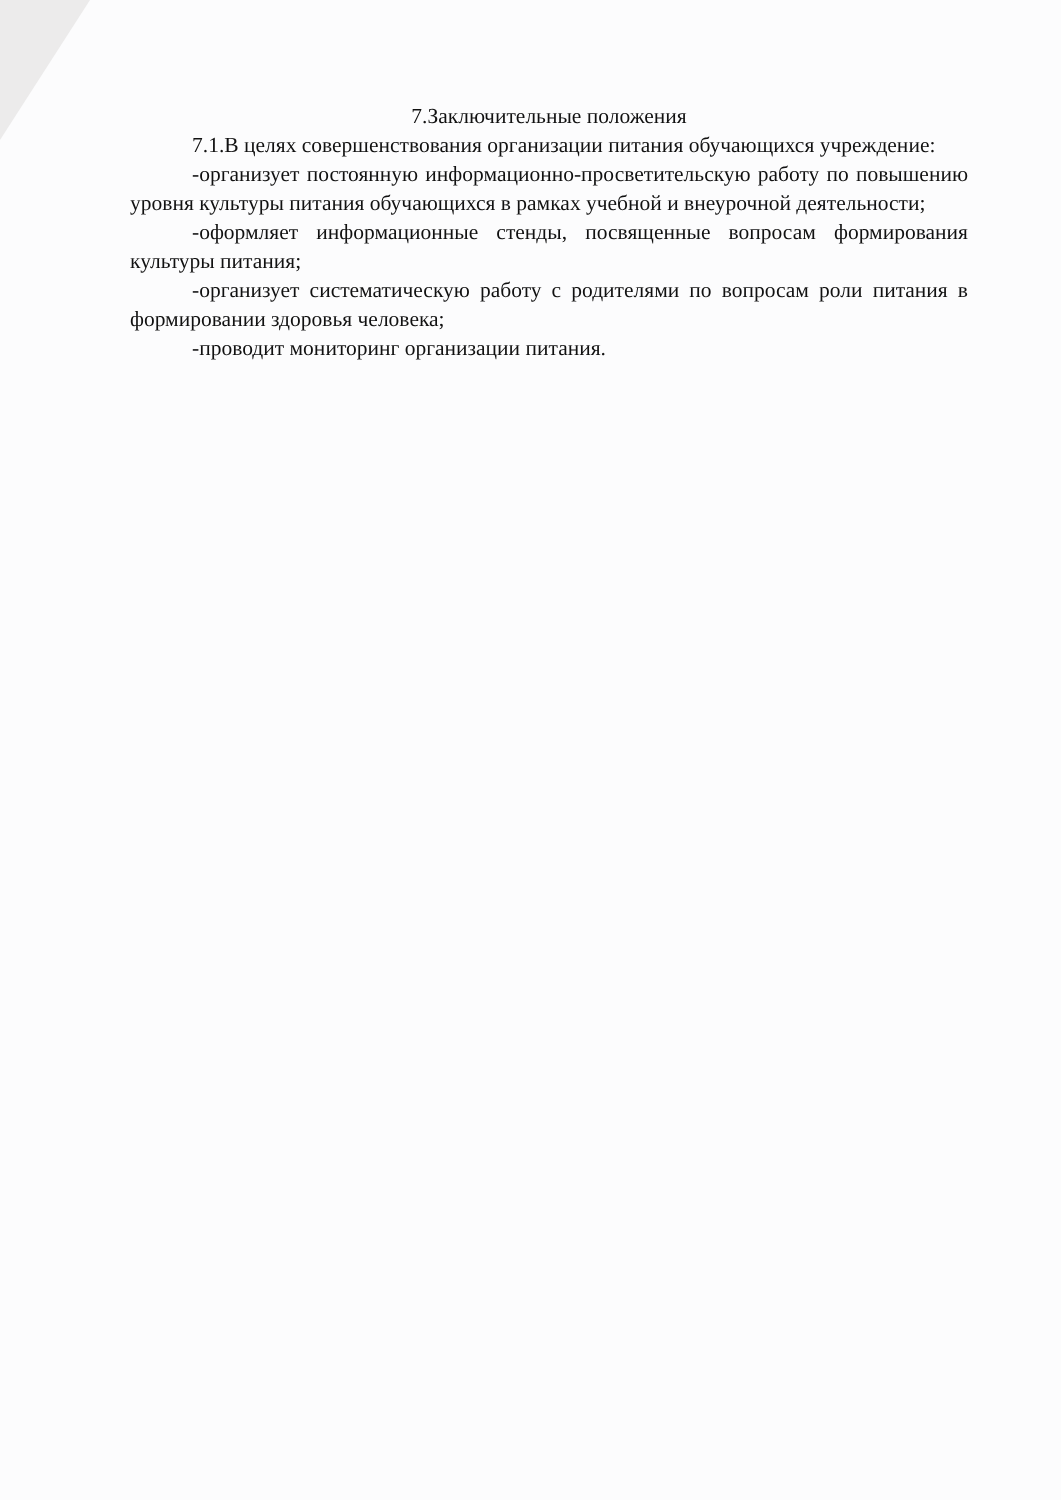7.Заключительные положения
7.1.В целях совершенствования организации питания обучающихся учреждение:
-организует постоянную информационно-просветительскую работу по повышению уровня культуры питания обучающихся в рамках учебной и внеурочной деятельности;
-оформляет информационные стенды, посвященные вопросам формирования культуры питания;
-организует систематическую работу с родителями по вопросам роли питания в формировании здоровья человека;
-проводит мониторинг организации питания.